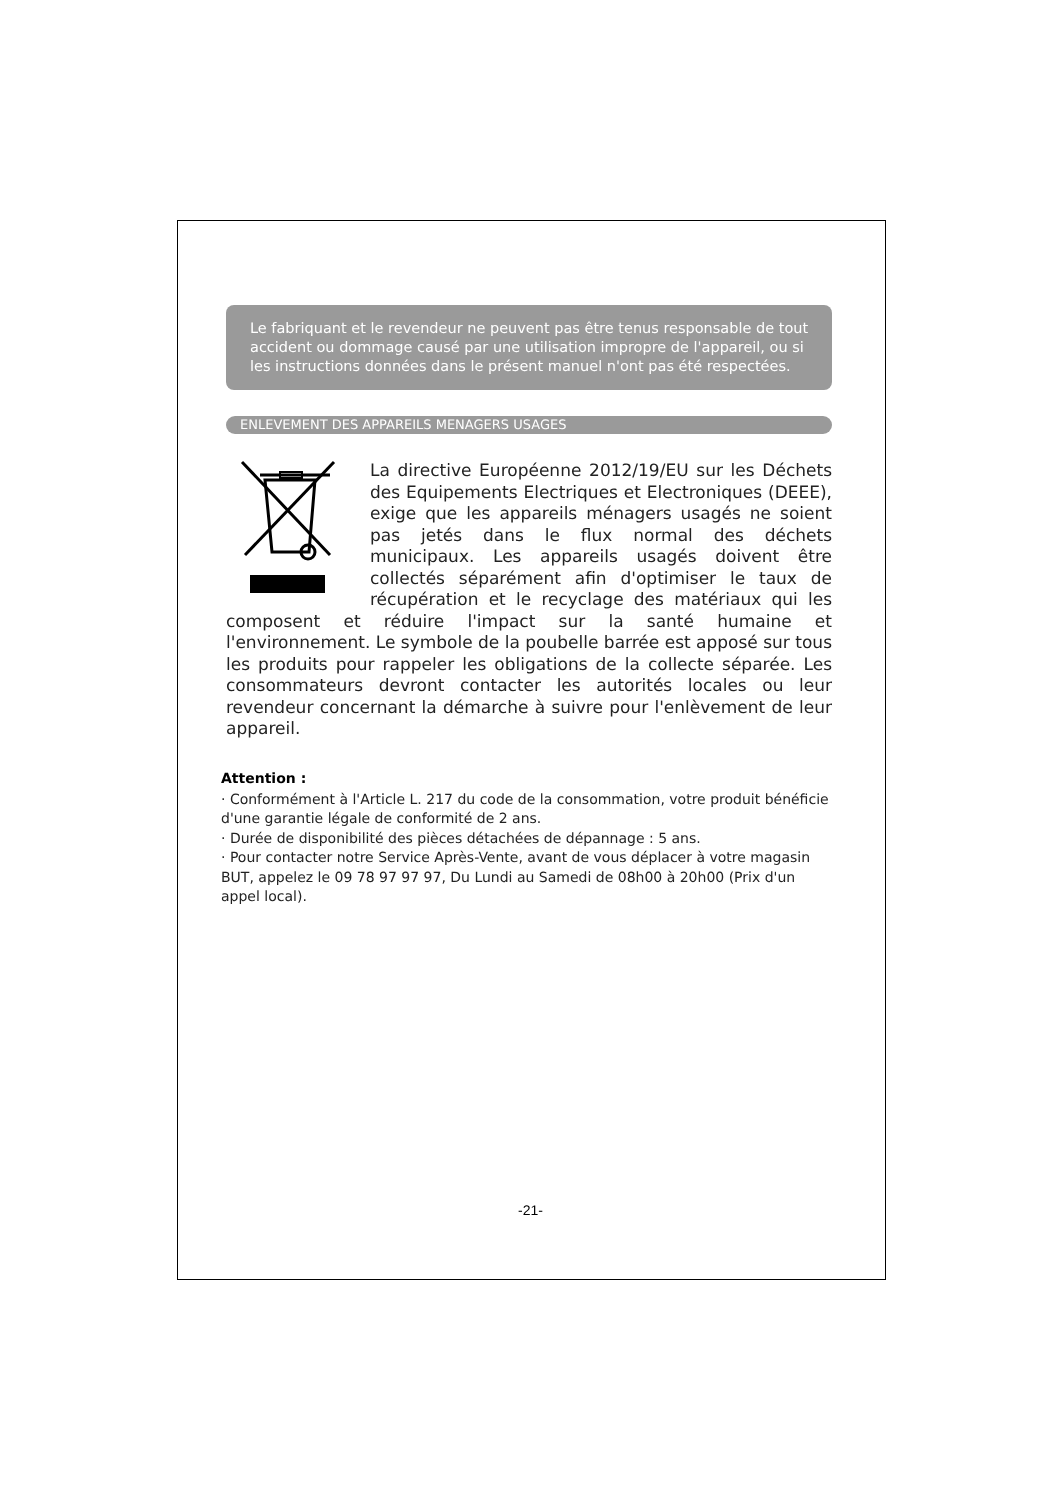Le fabriquant et le revendeur ne peuvent pas être tenus responsable de tout accident ou dommage causé par une utilisation impropre de l'appareil, ou si les instructions données dans le présent manuel n'ont pas été respectées.
ENLEVEMENT DES APPAREILS MENAGERS USAGES
La directive Européenne 2012/19/EU sur les Déchets des Equipements Electriques et Electroniques (DEEE), exige que les appareils ménagers usagés ne soient pas jetés dans le flux normal des déchets municipaux. Les appareils usagés doivent être collectés séparément afin d'optimiser le taux de récupération et le recyclage des matériaux qui les composent et réduire l'impact sur la santé humaine et l'environnement. Le symbole de la poubelle barrée est apposé sur tous les produits pour rappeler les obligations de la collecte séparée. Les consommateurs devront contacter les autorités locales ou leur revendeur concernant la démarche à suivre pour l'enlèvement de leur appareil.
Attention :
· Conformément à l'Article L. 217 du code de la consommation, votre produit bénéficie d'une garantie légale de conformité de 2 ans.
· Durée de disponibilité des pièces détachées de dépannage : 5 ans.
· Pour contacter notre Service Après-Vente, avant de vous déplacer à votre magasin BUT, appelez le 09 78 97 97 97, Du Lundi au Samedi de 08h00 à 20h00 (Prix d'un appel local).
-21-